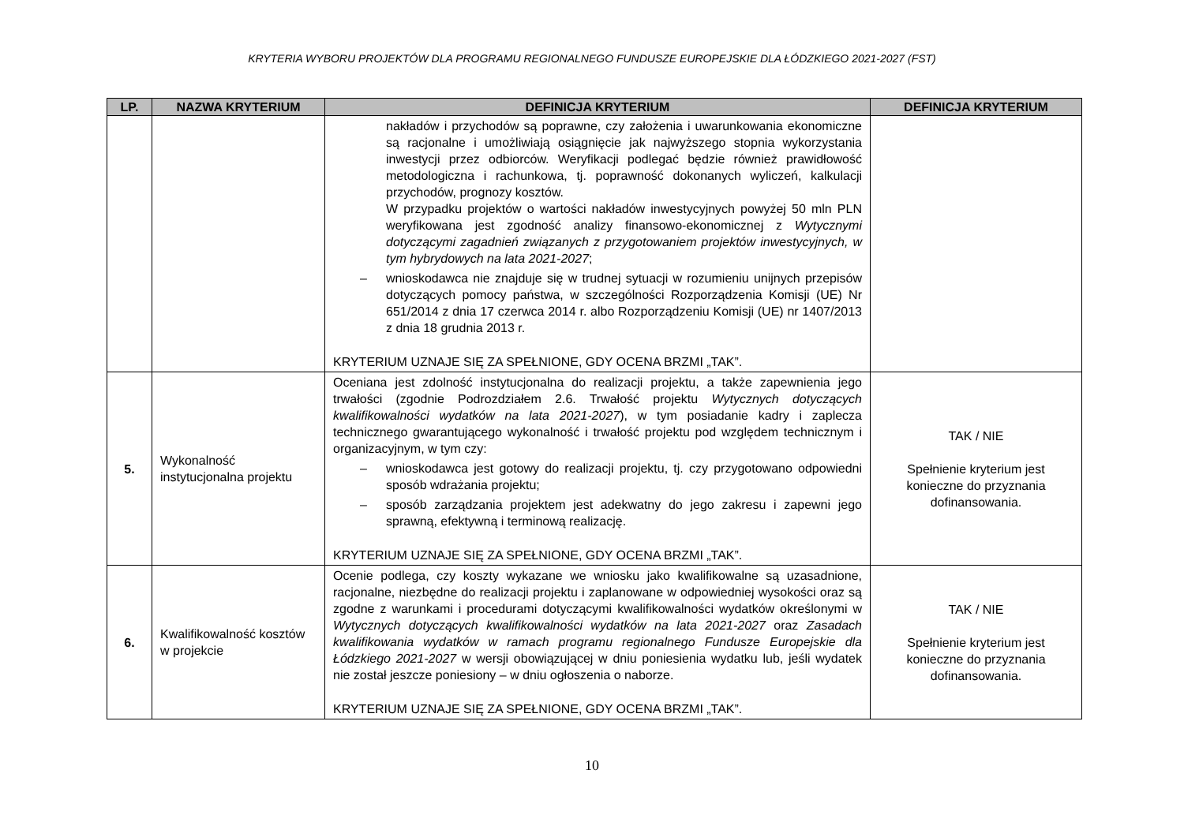KRYTERIA WYBORU PROJEKTÓW DLA PROGRAMU REGIONALNEGO FUNDUSZE EUROPEJSKIE DLA ŁÓDZKIEGO 2021-2027 (FST)
| LP. | NAZWA KRYTERIUM | DEFINICJA KRYTERIUM | DEFINICJA KRYTERIUM |
| --- | --- | --- | --- |
| | | nakładów i przychodów są poprawne, czy założenia i uwarunkowania ekonomiczne są racjonalne i umożliwiają osiągnięcie jak najwyższego stopnia wykorzystania inwestycji przez odbiorców. Weryfikacji podlegać będzie również prawidłowość metodologiczna i rachunkowa, tj. poprawność dokonanych wyliczeń, kalkulacji przychodów, prognozy kosztów. W przypadku projektów o wartości nakładów inwestycyjnych powyżej 50 mln PLN weryfikowana jest zgodność analizy finansowo-ekonomicznej z Wytycznymi dotyczącymi zagadnień związanych z przygotowaniem projektów inwestycyjnych, w tym hybrydowych na lata 2021-2027 ; – wnioskodawca nie znajduje się w trudnej sytuacji w rozumieniu unijnych przepisów dotyczących pomocy państwa, w szczególności Rozporządzenia Komisji (UE) Nr 651/2014 z dnia 17 czerwca 2014 r. albo Rozporządzeniu Komisji (UE) nr 1407/2013 z dnia 18 grudnia 2013 r. KRYTERIUM UZNAJE SIĘ ZA SPEŁNIONE, GDY OCENA BRZMI „TAK”. | |
| 5. | Wykonalność instytucjonalna projektu | Oceniana jest zdolność instytucjonalna do realizacji projektu, a także zapewnienia jego trwałości (zgodnie Podrozdziałem 2.6. Trwałość projektu Wytycznych dotyczących kwalifikowalności wydatków na lata 2021-2027 ), w tym posiadanie kadry i zaplecza technicznego gwarantującego wykonalność i trwałość projektu pod względem technicznym i organizacyjnym, w tym czy: – wnioskodawca jest gotowy do realizacji projektu, tj. czy przygotowano odpowiedni sposób wdrażania projektu; – sposób zarządzania projektem jest adekwatny do jego zakresu i zapewni jego sprawną, efektywną i terminową realizację. KRYTERIUM UZNAJE SIĘ ZA SPEŁNIONE, GDY OCENA BRZMI „TAK”. | TAK / NIE Spełnienie kryterium jest konieczne do przyznania dofinansowania. |
| 6. | Kwalifikowalność kosztów w projekcie | Ocenie podlega, czy koszty wykazane we wniosku jako kwalifikowalne są uzasadnione, racjonalne, niezbędne do realizacji projektu i zaplanowane w odpowiedniej wysokości oraz są zgodne z warunkami i procedurami dotyczącymi kwalifikowalności wydatków określonymi w Wytycznych dotyczących kwalifikowalności wydatków na lata 2021-2027 oraz Zasadach kwalifikowania wydatków w ramach programu regionalnego Fundusze Europejskie dla Łódzkiego 2021-2027 w wersji obowiązującej w dniu poniesienia wydatku lub, jeśli wydatek nie został jeszcze poniesiony – w dniu ogłoszenia o naborze. KRYTERIUM UZNAJE SIĘ ZA SPEŁNIONE, GDY OCENA BRZMI „TAK”. | TAK / NIE Spełnienie kryterium jest konieczne do przyznania dofinansowania. |
10